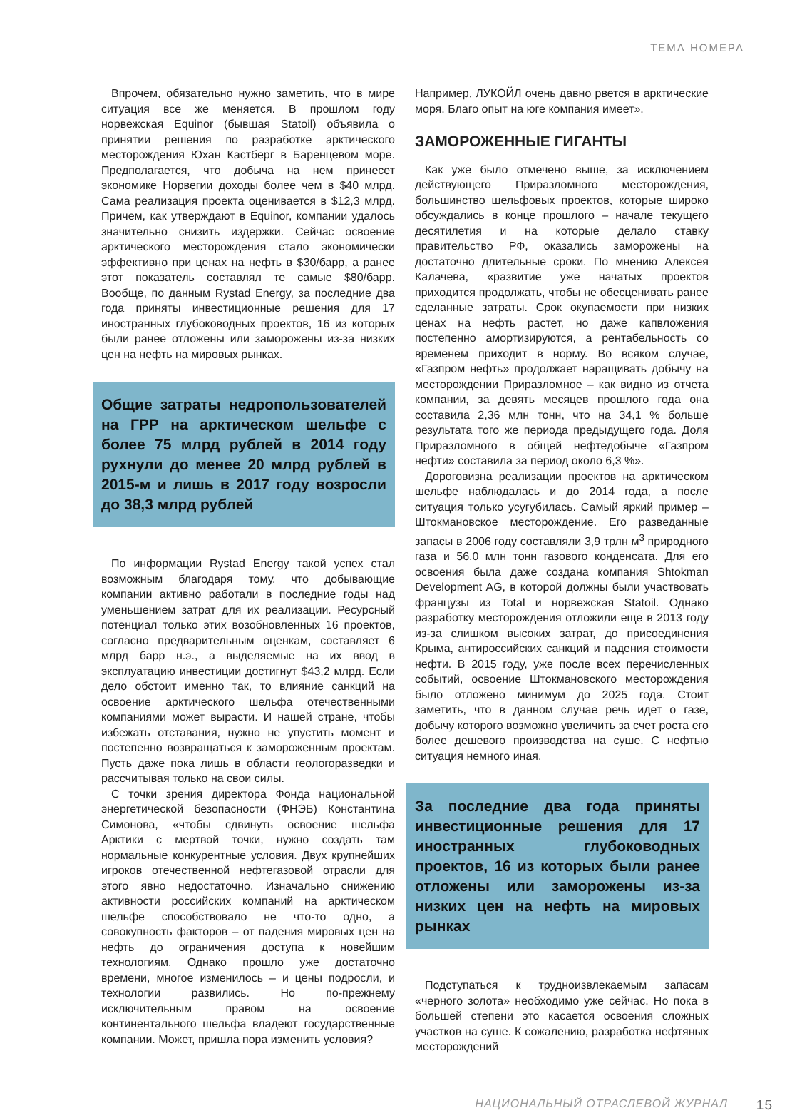ТЕМА НОМЕРА
Впрочем, обязательно нужно заметить, что в мире ситуация все же меняется. В прошлом году норвежская Equinor (бывшая Statoil) объявила о принятии решения по разработке арктического месторождения Юхан Кастберг в Баренцевом море. Предполагается, что добыча на нем принесет экономике Норвегии доходы более чем в $40 млрд. Сама реализация проекта оценивается в $12,3 млрд. Причем, как утверждают в Equinor, компании удалось значительно снизить издержки. Сейчас освоение арктического месторождения стало экономически эффективно при ценах на нефть в $30/барр, а ранее этот показатель составлял те самые $80/барр. Вообще, по данным Rystad Energy, за последние два года приняты инвестиционные решения для 17 иностранных глубоководных проектов, 16 из которых были ранее отложены или заморожены из-за низких цен на нефть на мировых рынках.
Общие затраты недропользователей на ГРР на арктическом шельфе с более 75 млрд рублей в 2014 году рухнули до менее 20 млрд рублей в 2015-м и лишь в 2017 году возросли до 38,3 млрд рублей
По информации Rystad Energy такой успех стал возможным благодаря тому, что добывающие компании активно работали в последние годы над уменьшением затрат для их реализации. Ресурсный потенциал только этих возобновленных 16 проектов, согласно предварительным оценкам, составляет 6 млрд барр н.э., а выделяемые на их ввод в эксплуатацию инвестиции достигнут $43,2 млрд. Если дело обстоит именно так, то влияние санкций на освоение арктического шельфа отечественными компаниями может вырасти. И нашей стране, чтобы избежать отставания, нужно не упустить момент и постепенно возвращаться к замороженным проектам. Пусть даже пока лишь в области геологоразведки и рассчитывая только на свои силы.
С точки зрения директора Фонда национальной энергетической безопасности (ФНЭБ) Константина Симонова, «чтобы сдвинуть освоение шельфа Арктики с мертвой точки, нужно создать там нормальные конкурентные условия. Двух крупнейших игроков отечественной нефтегазовой отрасли для этого явно недостаточно. Изначально снижению активности российских компаний на арктическом шельфе способствовало не что-то одно, а совокупность факторов – от падения мировых цен на нефть до ограничения доступа к новейшим технологиям. Однако прошло уже достаточно времени, многое изменилось – и цены подросли, и технологии развились. Но по-прежнему исключительным правом на освоение континентального шельфа владеют государственные компании. Может, пришла пора изменить условия?
Например, ЛУКОЙЛ очень давно рвется в арктические моря. Благо опыт на юге компания имеет».
ЗАМОРОЖЕННЫЕ ГИГАНТЫ
Как уже было отмечено выше, за исключением действующего Приразломного месторождения, большинство шельфовых проектов, которые широко обсуждались в конце прошлого – начале текущего десятилетия и на которые делало ставку правительство РФ, оказались заморожены на достаточно длительные сроки. По мнению Алексея Калачева, «развитие уже начатых проектов приходится продолжать, чтобы не обесценивать ранее сделанные затраты. Срок окупаемости при низких ценах на нефть растет, но даже капвложения постепенно амортизируются, а рентабельность со временем приходит в норму. Во всяком случае, «Газпром нефть» продолжает наращивать добычу на месторождении Приразломное – как видно из отчета компании, за девять месяцев прошлого года она составила 2,36 млн тонн, что на 34,1 % больше результата того же периода предыдущего года. Доля Приразломного в общей нефтедобыче «Газпром нефти» составила за период около 6,3 %».
Дороговизна реализации проектов на арктическом шельфе наблюдалась и до 2014 года, а после ситуация только усугубилась. Самый яркий пример – Штокмановское месторождение. Его разведанные запасы в 2006 году составляли 3,9 трлн м<sup>3</sup> природного газа и 56,0 млн тонн газового конденсата. Для его освоения была даже создана компания Shtokman Development AG, в которой должны были участвовать французы из Total и норвежская Statoil. Однако разработку месторождения отложили еще в 2013 году из-за слишком высоких затрат, до присоединения Крыма, антироссийских санкций и падения стоимости нефти. В 2015 году, уже после всех перечисленных событий, освоение Штокмановского месторождения было отложено минимум до 2025 года. Стоит заметить, что в данном случае речь идет о газе, добычу которого возможно увеличить за счет роста его более дешевого производства на суше. С нефтью ситуация немного иная.
За последние два года приняты инвестиционные решения для 17 иностранных глубоководных проектов, 16 из которых были ранее отложены или заморожены из-за низких цен на нефть на мировых рынках
Подступаться к трудноизвлекаемым запасам «черного золота» необходимо уже сейчас. Но пока в большей степени это касается освоения сложных участков на суше. К сожалению, разработка нефтяных месторождений
НАЦИОНАЛЬНЫЙ ОТРАСЛЕВОЙ ЖУРНАЛ 15